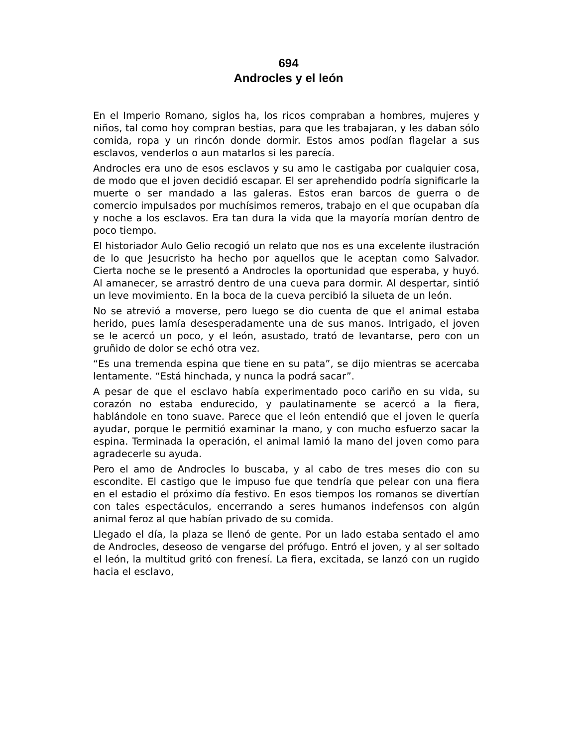694
Androcles y el león
En el Imperio Romano, siglos ha, los ricos compraban a hombres, mujeres y niños, tal como hoy compran bestias, para que les trabajaran, y les daban sólo comida, ropa y un rincón donde dormir. Estos amos podían flagelar a sus esclavos, venderlos o aun matarlos si les parecía.
Androcles era uno de esos esclavos y su amo le castigaba por cualquier cosa, de modo que el joven decidió escapar. El ser aprehendido podría significarle la muerte o ser mandado a las galeras. Estos eran barcos de guerra o de comercio impulsados por muchísimos remeros, trabajo en el que ocupaban día y noche a los esclavos. Era tan dura la vida que la mayoría morían dentro de poco tiempo.
El historiador Aulo Gelio recogió un relato que nos es una excelente ilustración de lo que Jesucristo ha hecho por aquellos que le aceptan como Salvador. Cierta noche se le presentó a Androcles la oportunidad que esperaba, y huyó. Al amanecer, se arrastró dentro de una cueva para dormir. Al despertar, sintió un leve movimiento. En la boca de la cueva percibió la silueta de un león.
No se atrevió a moverse, pero luego se dio cuenta de que el animal estaba herido, pues lamía desesperadamente una de sus manos. Intrigado, el joven se le acercó un poco, y el león, asustado, trató de levantarse, pero con un gruñido de dolor se echó otra vez.
“Es una tremenda espina que tiene en su pata”, se dijo mientras se acercaba lentamente. “Está hinchada, y nunca la podrá sacar”.
A pesar de que el esclavo había experimentado poco cariño en su vida, su corazón no estaba endurecido, y paulatinamente se acercó a la fiera, hablándole en tono suave. Parece que el león entendió que el joven le quería ayudar, porque le permitió examinar la mano, y con mucho esfuerzo sacar la espina. Terminada la operación, el animal lamió la mano del joven como para agradecerle su ayuda.
Pero el amo de Androcles lo buscaba, y al cabo de tres meses dio con su escondite. El castigo que le impuso fue que tendría que pelear con una fiera en el estadio el próximo día festivo. En esos tiempos los romanos se divertían con tales espectáculos, encerrando a seres humanos indefensos con algún animal feroz al que habían privado de su comida.
Llegado el día, la plaza se llenó de gente. Por un lado estaba sentado el amo de Androcles, deseoso de vengarse del prófugo. Entró el joven, y al ser soltado el león, la multitud gritó con frenesí. La fiera, excitada, se lanzó con un rugido hacia el esclavo,